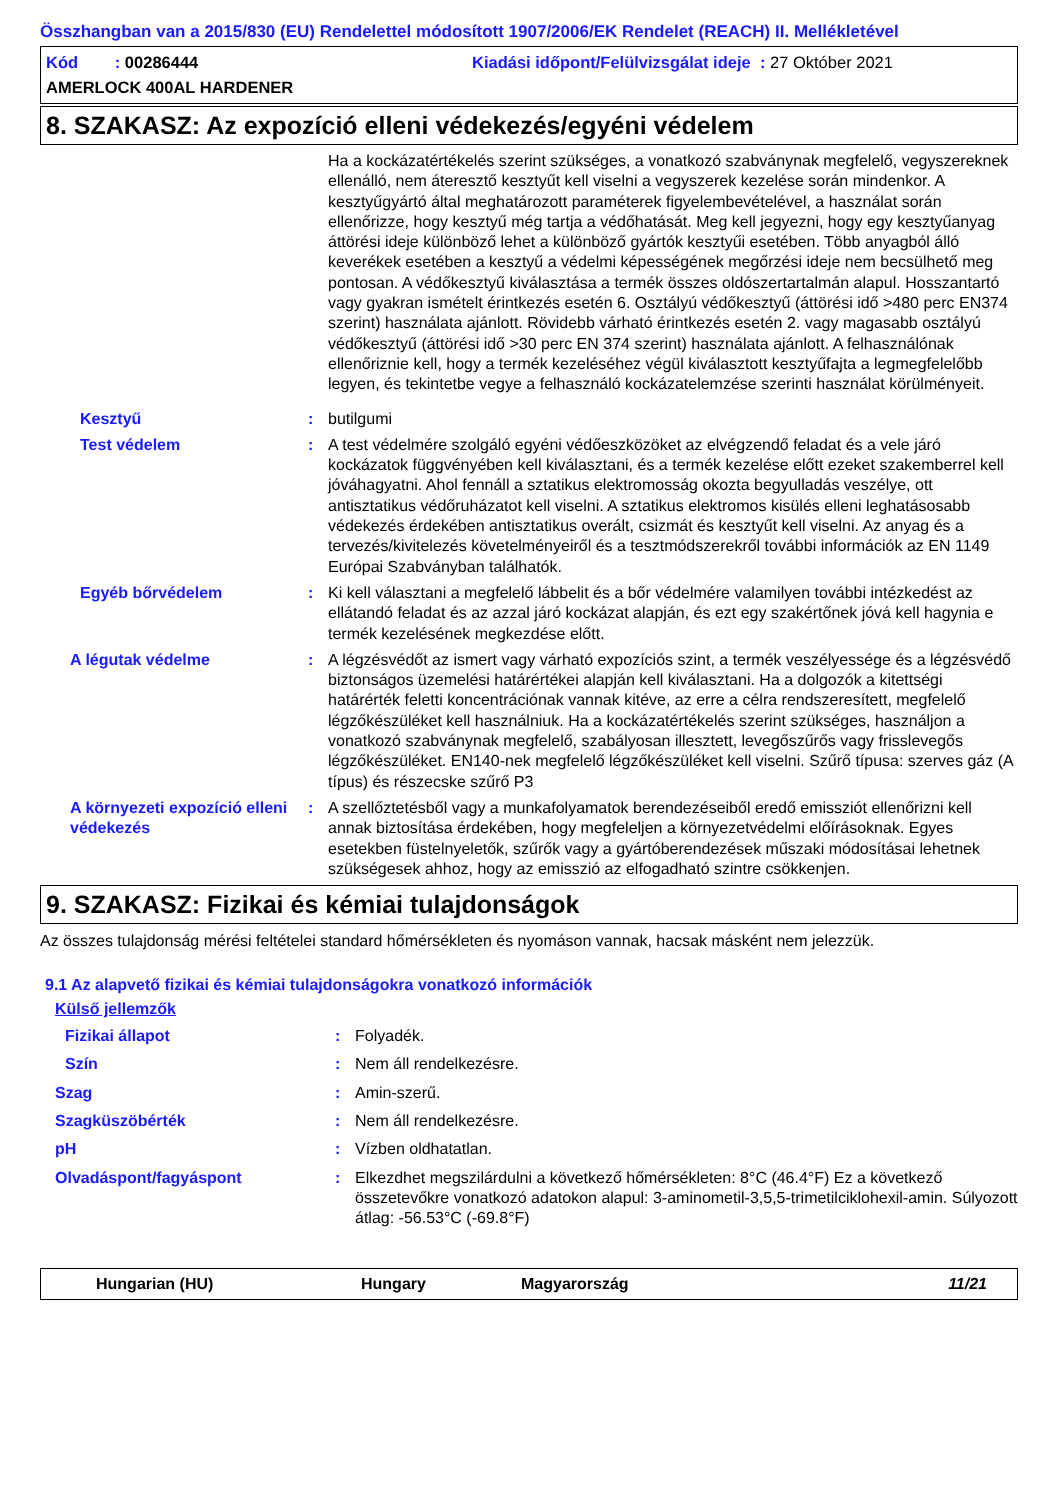Összhangban van a 2015/830 (EU) Rendelettel módosított 1907/2006/EK Rendelet (REACH) II. Mellékletével
Kód : 00286444 Kiadási időpont/Felülvizsgálat ideje : 27 Október 2021
AMERLOCK 400AL HARDENER
8. SZAKASZ: Az expozíció elleni védekezés/egyéni védelem
Ha a kockázatértékelés szerint szükséges, a vonatkozó szabványnak megfelelő, vegyszereknek ellenálló, nem áteresztő kesztyűt kell viselni a vegyszerek kezelése során mindenkor. A kesztyűgyártó által meghatározott paraméterek figyelembevételével, a használat során ellenőrizze, hogy kesztyű még tartja a védőhatását. Meg kell jegyezni, hogy egy kesztyűanyag áttörési ideje különböző lehet a különböző gyártók kesztyűi esetében. Több anyagból álló keverékek esetében a kesztyű a védelmi képességének megőrzési ideje nem becsülhető meg pontosan. A védőkesztyű kiválasztása a termék összes oldószertartalmán alapul. Hosszantartó vagy gyakran ismételt érintkezés esetén 6. Osztályú védőkesztyű (áttörési idő >480 perc EN374 szerint) használata ajánlott. Rövidebb várható érintkezés esetén 2. vagy magasabb osztályú védőkesztyű (áttörési idő >30 perc EN 374 szerint) használata ajánlott. A felhasználónak ellenőriznie kell, hogy a termék kezeléséhez végül kiválasztott kesztyűfajta a legmegfelelőbb legyen, és tekintetbe vegye a felhasználó kockázatelemzése szerinti használat körülményeit.
Kesztyű : butilgumi
Test védelem : A test védelmére szolgáló egyéni védőeszközöket az elvégzendő feladat és a vele járó kockázatok függvényében kell kiválasztani, és a termék kezelése előtt ezeket szakemberrel kell jóváhagyatni. Ahol fennáll a sztatikus elektromosság okozta begyulladás veszélye, ott antisztatikus védőruházatot kell viselni. A sztatikus elektromos kisülés elleni leghatásosabb védekezés érdekében antisztatikus overált, csizmát és kesztyűt kell viselni. Az anyag és a tervezés/kivitelezés követelményeiről és a tesztmódszerekről további információk az EN 1149 Európai Szabványban találhatók.
Egyéb bőrvédelem : Ki kell választani a megfelelő lábbelit és a bőr védelmére valamilyen további intézkedést az ellátandó feladat és az azzal járó kockázat alapján, és ezt egy szakértőnek jóvá kell hagynia e termék kezelésének megkezdése előtt.
A légutak védelme : A légzésvédőt az ismert vagy várható expozíciós szint, a termék veszélyessége és a légzésvédő biztonságos üzemelési határértékei alapján kell kiválasztani. Ha a dolgozók a kitettségi határérték feletti koncentrációnak vannak kitéve, az erre a célra rendszeresített, megfelelő légzőkészüléket kell használniuk. Ha a kockázatértékelés szerint szükséges, használjon a vonatkozó szabványnak megfelelő, szabályosan illesztett, levegőszűrős vagy frisslevegős légzőkészüléket. EN140-nek megfelelő légzőkészüléket kell viselni. Szűrő típusa: szerves gáz (A típus) és részecske szűrő P3
A környezeti expozíció elleni védekezés
: A szellőztetésből vagy a munkafolyamatok berendezéseiből eredő emissziót ellenőrizni kell annak biztosítása érdekében, hogy megfeleljen a környezetvédelmi előírásoknak. Egyes esetekben füstelnyeletők, szűrők vagy a gyártóberendezések műszaki módosításai lehetnek szükségesek ahhoz, hogy az emisszió az elfogadható szintre csökkenjen.
9. SZAKASZ: Fizikai és kémiai tulajdonságok
Az összes tulajdonság mérési feltételei standard hőmérsékleten és nyomáson vannak, hacsak másként nem jelezzük.
9.1 Az alapvető fizikai és kémiai tulajdonságokra vonatkozó információk
Külső jellemzők
Fizikai állapot : Folyadék.
Szín : Nem áll rendelkezésre.
Szag : Amin-szerű.
Szagküszöbérték : Nem áll rendelkezésre.
pH : Vízben oldhatatlan.
Olvadáspont/fagyáspont : Elkezdhet megszilárdulni a következő hőmérsékleten: 8°C (46.4°F) Ez a következő összetevőkre vonatkozó adatokon alapul: 3-aminometil-3,5,5-trimetilciklohexil-amin. Súlyozott átlag: -56.53°C (-69.8°F)
Hungarian (HU) Hungary Magyarország 11/21